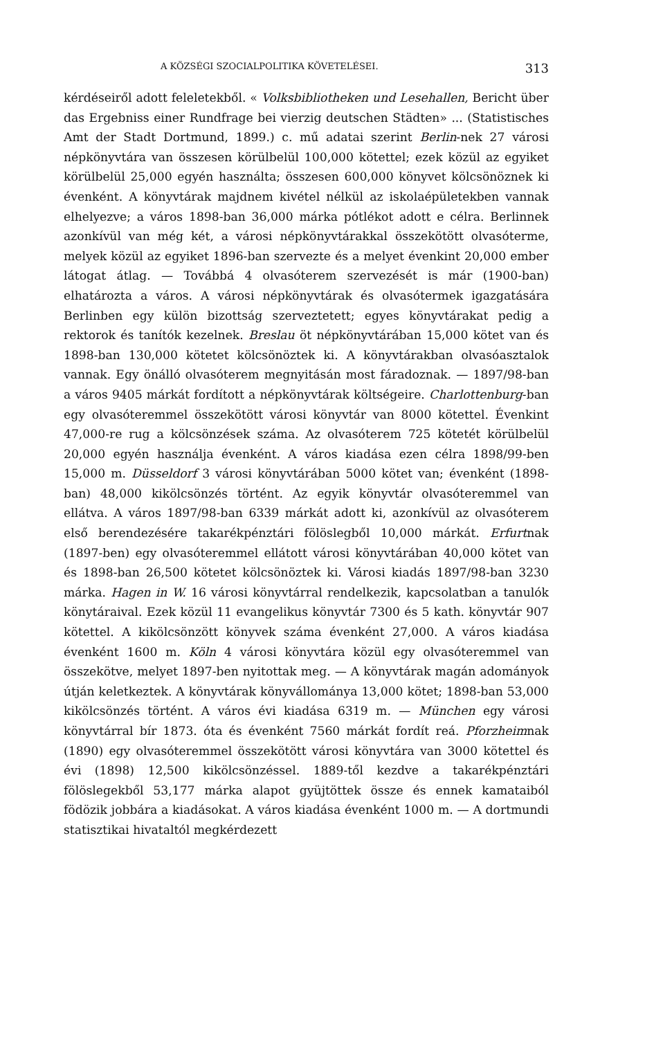A KÖZSÉGI SZOCIALPOLITIKA KÖVETELÉSEI. 313
kérdéseiről adott feleletekből. « Volksbibliotheken und Lesehallen, Bericht über das Ergebniss einer Rundfrage bei vierzig deutschen Städten» ... (Statistisches Amt der Stadt Dortmund, 1899.) c. mű adatai szerint Berlin-nek 27 városi népkönyvtára van összesen körülbelül 100,000 kötettel; ezek közül az egyiket körülbelül 25,000 egyén használta; összesen 600,000 könyvet kölcsönöznek ki évenként. A könyvtárak majdnem kivétel nélkül az iskolaépületekben vannak elhelyezve; a város 1898-ban 36,000 márka pótlékot adott e célra. Berlinnek azonkívül van még két, a városi népkönyvtárakkal összekötött olvasóterme, melyek közül az egyiket 1896-ban szervezte és a melyet évenkint 20,000 ember látogat átlag. — Továbbá 4 olvasóterem szervezését is már (1900-ban) elhatározta a város. A városi népkönyvtárak és olvasótermek igazgatására Berlinben egy külön bizottság szerveztetett; egyes könyvtárakat pedig a rektorok és tanítók kezelnek. Breslau öt népkönyvtárában 15,000 kötet van és 1898-ban 130,000 kötetet kölcsönöztek ki. A könyvtárakban olvasóasztalok vannak. Egy önálló olvasóterem megnyitásán most fáradoznak. — 1897/98-ban a város 9405 márkát fordított a népkönyvtárak költségeire. Charlottenburg-ban egy olvasóteremmel összekötött városi könyvtár van 8000 kötettel. Évenkint 47,000-re rug a kölcsönzések száma. Az olvasóterem 725 kötetét körülbelül 20,000 egyén használja évenként. A város kiadása ezen célra 1898/99-ben 15,000 m. Düsseldorf 3 városi könyvtárában 5000 kötet van; évenként (1898-ban) 48,000 kikölcsönzés történt. Az egyik könyvtár olvasóteremmel van ellátva. A város 1897/98-ban 6339 márkát adott ki, azonkívül az olvasóterem első berendezésére takarékpénztári fölöslegből 10,000 márkát. Erfurtnak (1897-ben) egy olvasóteremmel ellátott városi könyvtárában 40,000 kötet van és 1898-ban 26,500 kötetet kölcsönöztek ki. Városi kiadás 1897/98-ban 3230 márka. Hagen in W. 16 városi könyvtárral rendelkezik, kapcsolatban a tanulók könytáraival. Ezek közül 11 evangelikus könyvtár 7300 és 5 kath. könyvtár 907 kötettel. A kikölcsönzött könyvek száma évenként 27,000. A város kiadása évenként 1600 m. Köln 4 városi könyvtára közül egy olvasóteremmel van összekötve, melyet 1897-ben nyitottak meg. — A könyvtárak magán adományok útján keletkeztek. A könyvtárak könyvállománya 13,000 kötet; 1898-ban 53,000 kikölcsönzés történt. A város évi kiadása 6319 m. — München egy városi könyvtárral bír 1873. óta és évenként 7560 márkát fordít reá. Pforzheimnak (1890) egy olvasóteremmel összekötött városi könyvtára van 3000 kötettel és évi (1898) 12,500 kikölcsönzéssel. 1889-től kezdve a takarékpénztári fölöslegekből 53,177 márka alapot gyüjtöttek össze és ennek kamataiból födözik jobbára a kiadásokat. A város kiadása évenként 1000 m. — A dortmundi statisztikai hivataltól megkérdezett